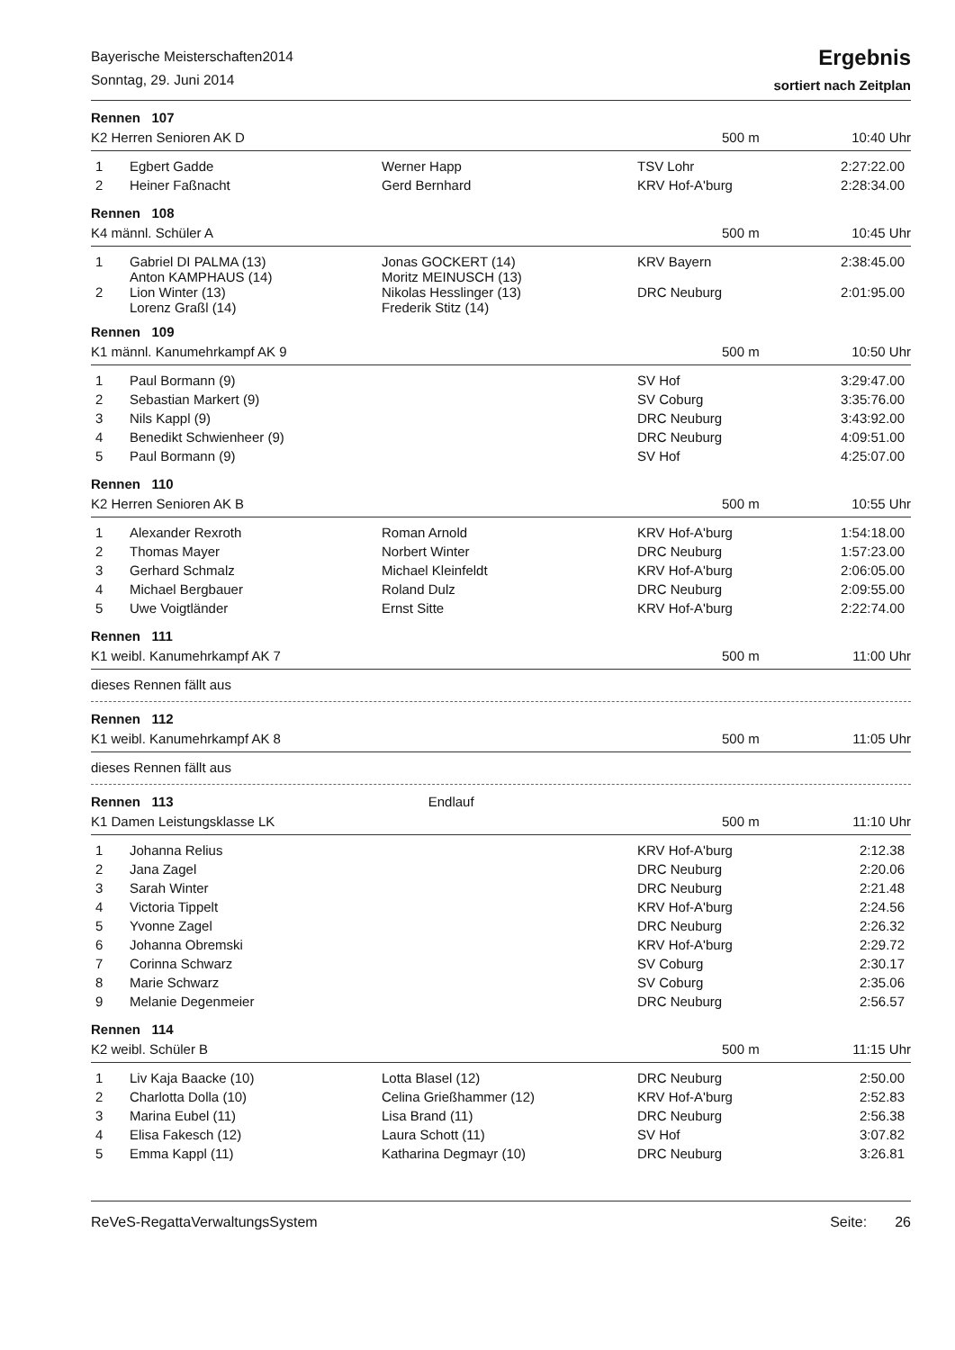Bayerische Meisterschaften2014
Sonntag, 29. Juni 2014
Ergebnis
sortiert nach Zeitplan
Rennen 107
K2 Herren Senioren AK D 500 m 10:40 Uhr
| 1 | Egbert Gadde | Werner Happ | TSV Lohr | 2:27:22.00 |
| 2 | Heiner Faßnacht | Gerd Bernhard | KRV Hof-A'burg | 2:28:34.00 |
Rennen 108
K4 männl. Schüler A 500 m 10:45 Uhr
| 1 | Gabriel DI PALMA (13) Anton KAMPHAUS (14) | Jonas GOCKERT (14) Moritz MEINUSCH (13) | KRV Bayern | 2:38:45.00 |
| 2 | Lion Winter (13) Lorenz Graßl (14) | Nikolas Hesslinger (13) Frederik Stitz (14) | DRC Neuburg | 2:01:95.00 |
Rennen 109
K1 männl. Kanumehrkampf AK 9 500 m 10:50 Uhr
| 1 | Paul Bormann (9) | | SV Hof | 3:29:47.00 |
| 2 | Sebastian Markert (9) | | SV Coburg | 3:35:76.00 |
| 3 | Nils Kappl (9) | | DRC Neuburg | 3:43:92.00 |
| 4 | Benedikt Schwienheer (9) | | DRC Neuburg | 4:09:51.00 |
| 5 | Paul Bormann (9) | | SV Hof | 4:25:07.00 |
Rennen 110
K2 Herren Senioren AK B 500 m 10:55 Uhr
| 1 | Alexander Rexroth | Roman Arnold | KRV Hof-A'burg | 1:54:18.00 |
| 2 | Thomas Mayer | Norbert Winter | DRC Neuburg | 1:57:23.00 |
| 3 | Gerhard Schmalz | Michael Kleinfeldt | KRV Hof-A'burg | 2:06:05.00 |
| 4 | Michael Bergbauer | Roland Dulz | DRC Neuburg | 2:09:55.00 |
| 5 | Uwe Voigtländer | Ernst Sitte | KRV Hof-A'burg | 2:22:74.00 |
Rennen 111
K1 weibl. Kanumehrkampf AK 7 500 m 11:00 Uhr
dieses Rennen fällt aus
Rennen 112
K1 weibl. Kanumehrkampf AK 8 500 m 11:05 Uhr
dieses Rennen fällt aus
Rennen 113 Endlauf
K1 Damen Leistungsklasse LK 500 m 11:10 Uhr
| 1 | Johanna Relius | | KRV Hof-A'burg | 2:12.38 |
| 2 | Jana Zagel | | DRC Neuburg | 2:20.06 |
| 3 | Sarah Winter | | DRC Neuburg | 2:21.48 |
| 4 | Victoria Tippelt | | KRV Hof-A'burg | 2:24.56 |
| 5 | Yvonne Zagel | | DRC Neuburg | 2:26.32 |
| 6 | Johanna Obremski | | KRV Hof-A'burg | 2:29.72 |
| 7 | Corinna Schwarz | | SV Coburg | 2:30.17 |
| 8 | Marie Schwarz | | SV Coburg | 2:35.06 |
| 9 | Melanie Degenmeier | | DRC Neuburg | 2:56.57 |
Rennen 114
K2 weibl. Schüler B 500 m 11:15 Uhr
| 1 | Liv Kaja Baacke (10) | Lotta Blasel (12) | DRC Neuburg | 2:50.00 |
| 2 | Charlotta Dolla (10) | Celina Grießhammer (12) | KRV Hof-A'burg | 2:52.83 |
| 3 | Marina Eubel (11) | Lisa Brand (11) | DRC Neuburg | 2:56.38 |
| 4 | Elisa Fakesch (12) | Laura Schott (11) | SV Hof | 3:07.82 |
| 5 | Emma Kappl (11) | Katharina Degmayr (10) | DRC Neuburg | 3:26.81 |
ReVeS-RegattaVerwaltungsSystem Seite: 26